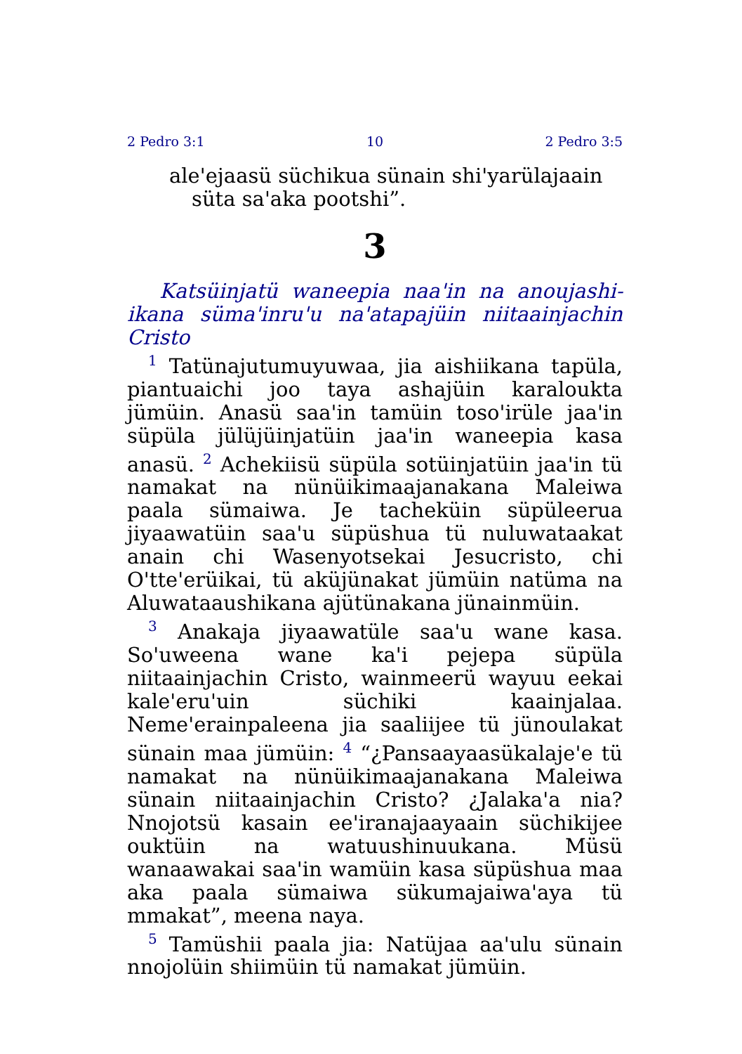2 Pedro 3:1 10 2 Pedro 3:5
ale'ejaasü süchikua sünain shi'yarülajaain
süta sa'aka pootshi”.
3
Katsüinjatü waneepia naa'in na anoujashi­ikana süma'inru'u na'atapajüin niitaainjachin Cristo
<sup>1</sup> Tatünajutumuyuwaa, jia aishiikana tapüla, piantuaichi joo taya ashajüin karaloukta jümüin. Anasü saa'in tamüin toso'irüle jaa'in süpüla jülüjüinjatüin jaa'in waneepia kasa anasü. <sup>2</sup> Achekiisü süpüla sotüinjatüin jaa'in tü namakat na nünüikimaajanakana Maleiwa paala sümaiwa. Je tacheküin süpüleerua jiyaawatüin saa'u süpüshua tü nuluwataakat anain chi Wasenyotsekai Jesucristo, chi O'tte'erüikai, tü aküjünakat jümüin natüma na Aluwataaushikana ajütünakana jünainmüin.
<sup>3</sup> Anakaja jiyaawatüle saa'u wane kasa. So'uweena wane ka'i pejepa süpüla niitaainjachin Cristo, wainmeerü wayuu eekai kale'eru'uin süchiki kaainjalaa. Neme'erainpaleena jia saaliijee tü jünoulakat sünain maa jümüin: <sup>4</sup> “¿Pansaayaasükalaje'e tü namakat na nünüikimaajanakana Maleiwa sünain niitaainjachin Cristo? ¿Jalaka'a nia? Nnojotsü kasain ee'iranajaayaain süchikijee ouktüin na watuushinuukana. Müsü wanaawakai saa'in wamüin kasa süpüshua maa aka paala sümaiwa sükumajaiwa'aya tü mmakat”, meena naya.
<sup>5</sup> Tamüshii paala jia: Natüjaa aa'ulu sü­nain nnojolüin shiimüin tü namakat jümüin.